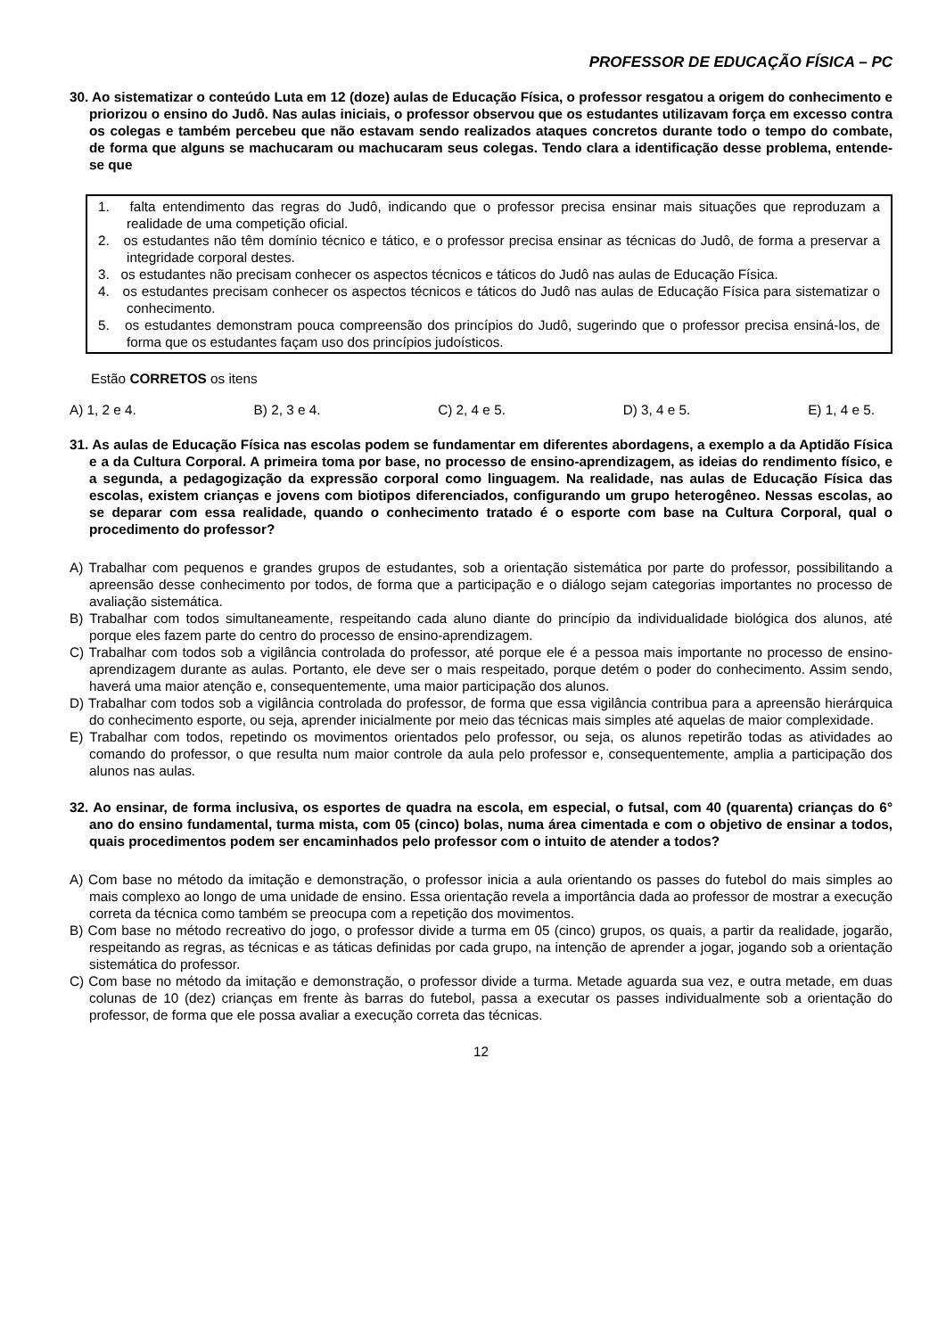PROFESSOR DE EDUCAÇÃO FÍSICA – PC
30. Ao sistematizar o conteúdo Luta em 12 (doze) aulas de Educação Física, o professor resgatou a origem do conhecimento e priorizou o ensino do Judô. Nas aulas iniciais, o professor observou que os estudantes utilizavam força em excesso contra os colegas e também percebeu que não estavam sendo realizados ataques concretos durante todo o tempo do combate, de forma que alguns se machucaram ou machucaram seus colegas. Tendo clara a identificação desse problema, entende-se que
1. falta entendimento das regras do Judô, indicando que o professor precisa ensinar mais situações que reproduzam a realidade de uma competição oficial.
2. os estudantes não têm domínio técnico e tático, e o professor precisa ensinar as técnicas do Judô, de forma a preservar a integridade corporal destes.
3. os estudantes não precisam conhecer os aspectos técnicos e táticos do Judô nas aulas de Educação Física.
4. os estudantes precisam conhecer os aspectos técnicos e táticos do Judô nas aulas de Educação Física para sistematizar o conhecimento.
5. os estudantes demonstram pouca compreensão dos princípios do Judô, sugerindo que o professor precisa ensiná-los, de forma que os estudantes façam uso dos princípios judoísticos.
Estão CORRETOS os itens
A) 1, 2 e 4. B) 2, 3 e 4. C) 2, 4 e 5. D) 3, 4 e 5. E) 1, 4 e 5.
31. As aulas de Educação Física nas escolas podem se fundamentar em diferentes abordagens, a exemplo a da Aptidão Física e a da Cultura Corporal. A primeira toma por base, no processo de ensino-aprendizagem, as ideias do rendimento físico, e a segunda, a pedagogização da expressão corporal como linguagem. Na realidade, nas aulas de Educação Física das escolas, existem crianças e jovens com biotipos diferenciados, configurando um grupo heterogêneo. Nessas escolas, ao se deparar com essa realidade, quando o conhecimento tratado é o esporte com base na Cultura Corporal, qual o procedimento do professor?
A) Trabalhar com pequenos e grandes grupos de estudantes, sob a orientação sistemática por parte do professor, possibilitando a apreensão desse conhecimento por todos, de forma que a participação e o diálogo sejam categorias importantes no processo de avaliação sistemática.
B) Trabalhar com todos simultaneamente, respeitando cada aluno diante do princípio da individualidade biológica dos alunos, até porque eles fazem parte do centro do processo de ensino-aprendizagem.
C) Trabalhar com todos sob a vigilância controlada do professor, até porque ele é a pessoa mais importante no processo de ensino-aprendizagem durante as aulas. Portanto, ele deve ser o mais respeitado, porque detém o poder do conhecimento. Assim sendo, haverá uma maior atenção e, consequentemente, uma maior participação dos alunos.
D) Trabalhar com todos sob a vigilância controlada do professor, de forma que essa vigilância contribua para a apreensão hierárquica do conhecimento esporte, ou seja, aprender inicialmente por meio das técnicas mais simples até aquelas de maior complexidade.
E) Trabalhar com todos, repetindo os movimentos orientados pelo professor, ou seja, os alunos repetirão todas as atividades ao comando do professor, o que resulta num maior controle da aula pelo professor e, consequentemente, amplia a participação dos alunos nas aulas.
32. Ao ensinar, de forma inclusiva, os esportes de quadra na escola, em especial, o futsal, com 40 (quarenta) crianças do 6° ano do ensino fundamental, turma mista, com 05 (cinco) bolas, numa área cimentada e com o objetivo de ensinar a todos, quais procedimentos podem ser encaminhados pelo professor com o intuito de atender a todos?
A) Com base no método da imitação e demonstração, o professor inicia a aula orientando os passes do futebol do mais simples ao mais complexo ao longo de uma unidade de ensino. Essa orientação revela a importância dada ao professor de mostrar a execução correta da técnica como também se preocupa com a repetição dos movimentos.
B) Com base no método recreativo do jogo, o professor divide a turma em 05 (cinco) grupos, os quais, a partir da realidade, jogarão, respeitando as regras, as técnicas e as táticas definidas por cada grupo, na intenção de aprender a jogar, jogando sob a orientação sistemática do professor.
C) Com base no método da imitação e demonstração, o professor divide a turma. Metade aguarda sua vez, e outra metade, em duas colunas de 10 (dez) crianças em frente às barras do futebol, passa a executar os passes individualmente sob a orientação do professor, de forma que ele possa avaliar a execução correta das técnicas.
12